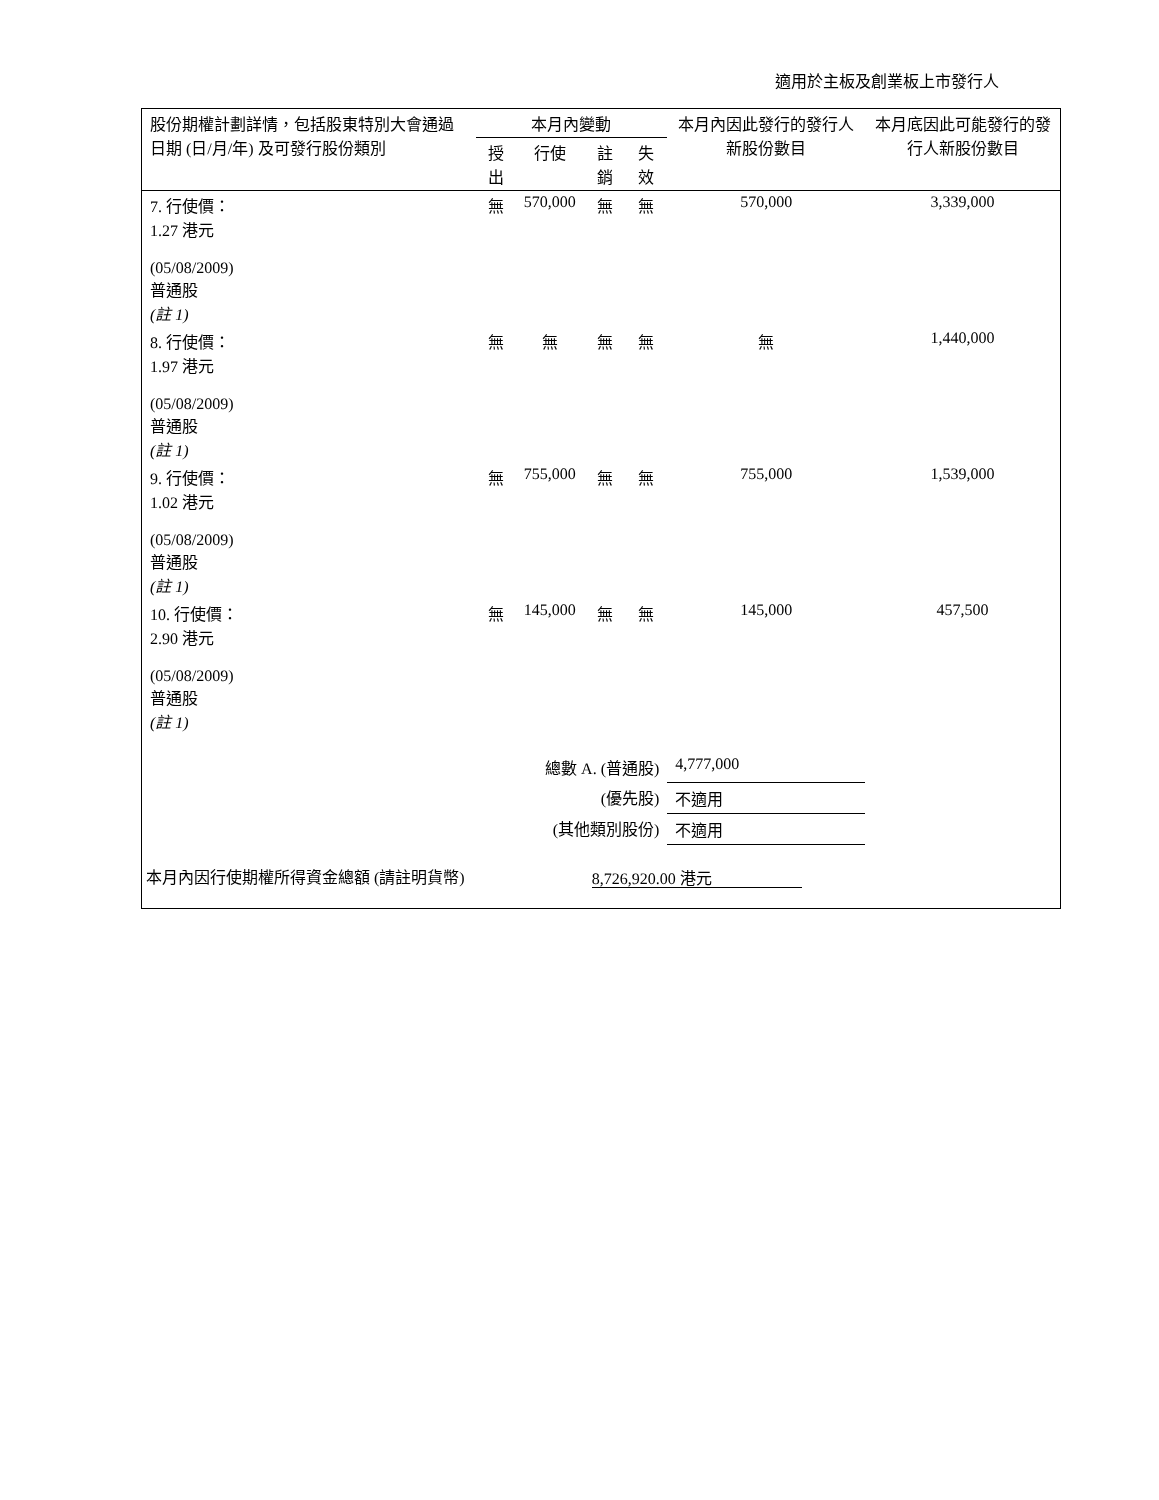適用於主板及創業板上市發行人
| 股份期權計劃詳情，包括股東特別大會通過日期 (日/月/年) 及可發行股份類別 | 本月內變動 | | | | 本月內因此發行的發行人新股份數目 | 本月底因此可能發行的發行人新股份數目 |
| --- | --- | --- | --- | --- | --- | --- |
| | 授出 | 行使 | 註銷 | 失效 | | |
| 7. 行使價： 1.27 港元 (05/08/2009) 普通股 (註 1) | 無 | 570,000 | 無 | 無 | 570,000 | 3,339,000 |
| 8. 行使價： 1.97 港元 (05/08/2009) 普通股 (註 1) | 無 | 無 | 無 | 無 | 無 | 1,440,000 |
| 9. 行使價： 1.02 港元 (05/08/2009) 普通股 (註 1) | 無 | 755,000 | 無 | 無 | 755,000 | 1,539,000 |
| 10. 行使價： 2.90 港元 (05/08/2009) 普通股 (註 1) | 無 | 145,000 | 無 | 無 | 145,000 | 457,500 |
| 總數 A. (普通股) | | | | | 4,777,000 | |
| (優先股) | | | | | 不適用 | |
| (其他類別股份) | | | | | 不適用 | |
| 本月內因行使期權所得資金總額 (請註明貨幣) | | | 8,726,920.00 港元 | | | |